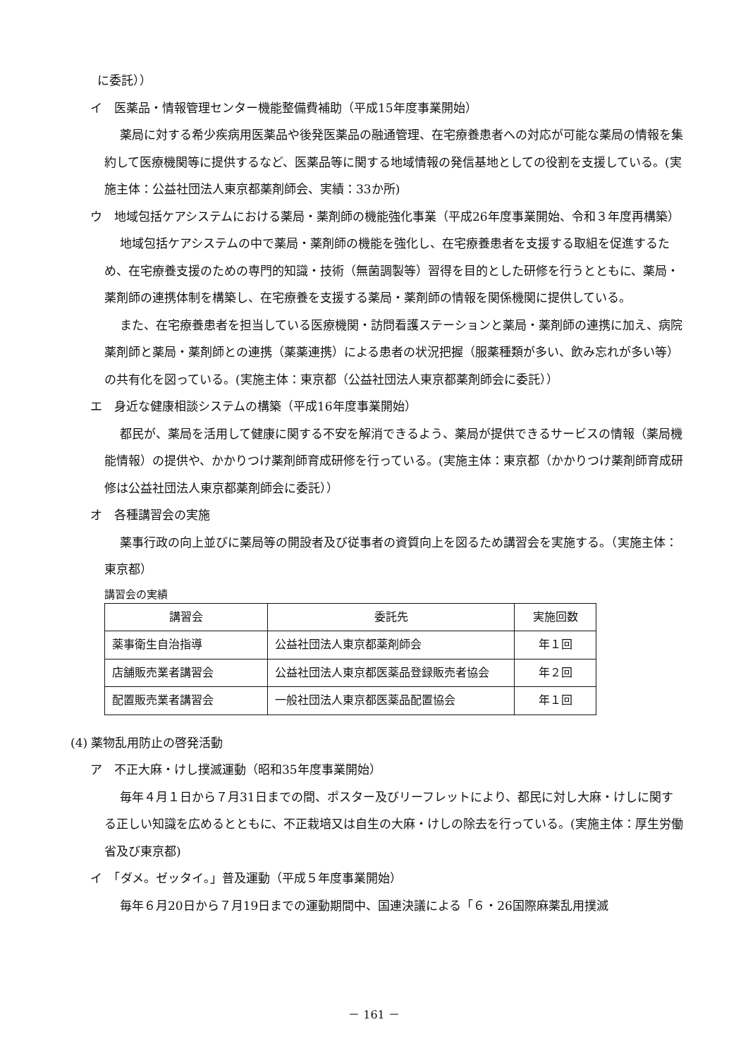に委託））
イ　医薬品・情報管理センター機能整備費補助（平成15年度事業開始）
薬局に対する希少疾病用医薬品や後発医薬品の融通管理、在宅療養患者への対応が可能な薬局の情報を集約して医療機関等に提供するなど、医薬品等に関する地域情報の発信基地としての役割を支援している。(実施主体：公益社団法人東京都薬剤師会、実績：33か所)
ウ　地域包括ケアシステムにおける薬局・薬剤師の機能強化事業（平成26年度事業開始、令和３年度再構築）
地域包括ケアシステムの中で薬局・薬剤師の機能を強化し、在宅療養患者を支援する取組を促進するため、在宅療養支援のための専門的知識・技術（無菌調製等）習得を目的とした研修を行うとともに、薬局・薬剤師の連携体制を構築し、在宅療養を支援する薬局・薬剤師の情報を関係機関に提供している。
また、在宅療養患者を担当している医療機関・訪問看護ステーションと薬局・薬剤師の連携に加え、病院薬剤師と薬局・薬剤師との連携（薬薬連携）による患者の状況把握（服薬種類が多い、飲み忘れが多い等）の共有化を図っている。(実施主体：東京都（公益社団法人東京都薬剤師会に委託））
エ　身近な健康相談システムの構築（平成16年度事業開始）
都民が、薬局を活用して健康に関する不安を解消できるよう、薬局が提供できるサービスの情報（薬局機能情報）の提供や、かかりつけ薬剤師育成研修を行っている。(実施主体：東京都（かかりつけ薬剤師育成研修は公益社団法人東京都薬剤師会に委託））
オ　各種講習会の実施
薬事行政の向上並びに薬局等の開設者及び従事者の資質向上を図るため講習会を実施する。（実施主体：東京都）
講習会の実績
| 講習会 | 委託先 | 実施回数 |
| --- | --- | --- |
| 薬事衛生自治指導 | 公益社団法人東京都薬剤師会 | 年１回 |
| 店舗販売業者講習会 | 公益社団法人東京都医薬品登録販売者協会 | 年２回 |
| 配置販売業者講習会 | 一般社団法人東京都医薬品配置協会 | 年１回 |
(4) 薬物乱用防止の啓発活動
ア　不正大麻・けし撲滅運動（昭和35年度事業開始）
毎年４月１日から７月31日までの間、ポスター及びリーフレットにより、都民に対し大麻・けしに関する正しい知識を広めるとともに、不正栽培又は自生の大麻・けしの除去を行っている。(実施主体：厚生労働省及び東京都)
イ　「ダメ。ゼッタイ。」普及運動（平成５年度事業開始）
毎年６月20日から７月19日までの運動期間中、国連決議による「６・26国際麻薬乱用撲滅
－ 161 －